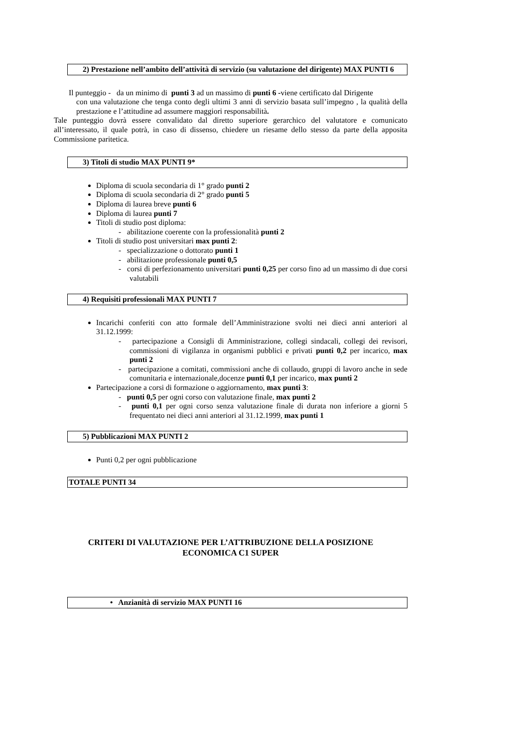2) Prestazione nell’ambito dell’attività di servizio (su valutazione del dirigente) MAX PUNTI 6
Il punteggio - da un minimo di punti 3 ad un massimo di punti 6 -viene certificato dal Dirigente
con una valutazione che tenga conto degli ultimi 3 anni di servizio basata sull’impegno , la qualità della prestazione e l’attitudine ad assumere maggiori responsabilità.
Tale punteggio dovrà essere convalidato dal diretto superiore gerarchico del valutatore e comunicato all’interessato, il quale potrà, in caso di dissenso, chiedere un riesame dello stesso da parte della apposita Commissione paritetica.
3) Titoli di studio MAX PUNTI 9*
Diploma di scuola secondaria di 1° grado punti 2
Diploma di scuola secondaria di 2° grado punti 5
Diploma di laurea breve punti 6
Diploma di laurea punti 7
Titoli di studio post diploma:
- abilitazione coerente con la professionalità punti 2
Titoli di studio post universitari max punti 2:
- specializzazione o dottorato punti 1
- abilitazione professionale punti 0,5
- corsi di perfezionamento universitari punti 0,25 per corso fino ad un massimo di due corsi valutabili
4) Requisiti professionali MAX PUNTI 7
Incarichi conferiti con atto formale dell’Amministrazione svolti nei dieci anni anteriori al 31.12.1999:
- partecipazione a Consigli di Amministrazione, collegi sindacali, collegi dei revisori, commissioni di vigilanza in organismi pubblici e privati punti 0,2 per incarico, max punti 2
- partecipazione a comitati, commissioni anche di collaudo, gruppi di lavoro anche in sede comunitaria e internazionale,docenze punti 0,1 per incarico, max punti 2
Partecipazione a corsi di formazione o aggiornamento, max punti 3:
- punti 0,5 per ogni corso con valutazione finale, max punti 2
- punti 0,1 per ogni corso senza valutazione finale di durata non inferiore a giorni 5 frequentato nei dieci anni anteriori al 31.12.1999, max punti 1
5) Pubblicazioni MAX PUNTI 2
Punti 0,2 per ogni pubblicazione
TOTALE PUNTI 34
CRITERI DI VALUTAZIONE PER L’ATTRIBUZIONE DELLA POSIZIONE
ECONOMICA C1 SUPER
• Anzianità di servizio MAX PUNTI 16